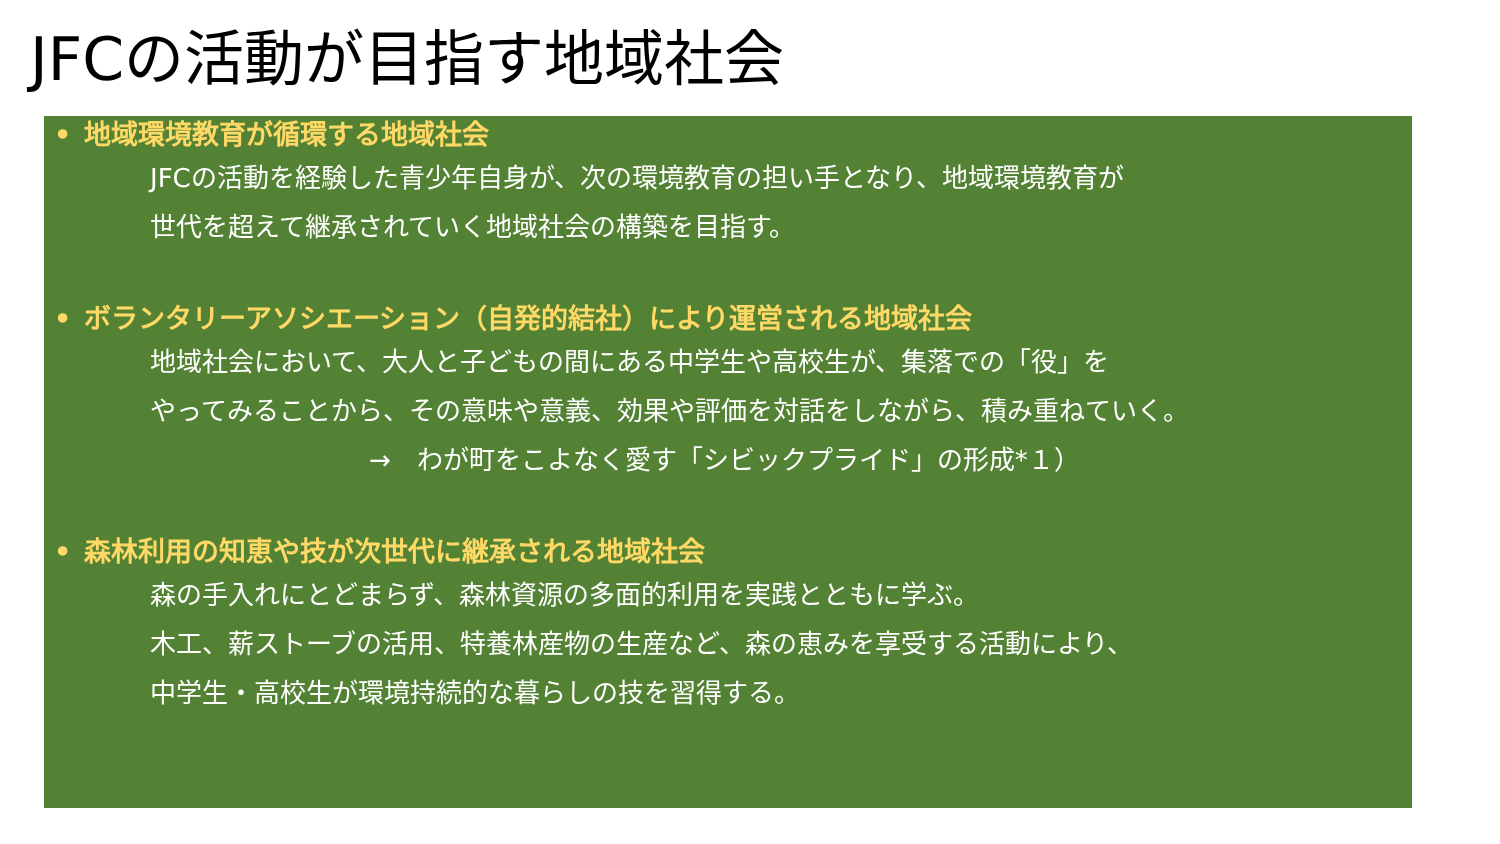JFCの活動が目指す地域社会
• 地域環境教育が循環する地域社会
JFCの活動を経験した青少年自身が、次の環境教育の担い手となり、地域環境教育が
世代を超えて継承されていく地域社会の構築を目指す。
• ボランタリーアソシエーション（自発的結社）により運営される地域社会
地域社会において、大人と子どもの間にある中学生や高校生が、集落での「役」を
やってみることから、その意味や意義、効果や評価を対話をしながら、積み重ねていく。
→　わが町をこよなく愛す「シビックプライド」の形成*１）
• 森林利用の知恵や技が次世代に継承される地域社会
森の手入れにとどまらず、森林資源の多面的利用を実践とともに学ぶ。
木工、薪ストーブの活用、特養林産物の生産など、森の恵みを享受する活動により、
中学生・高校生が環境持続的な暮らしの技を習得する。